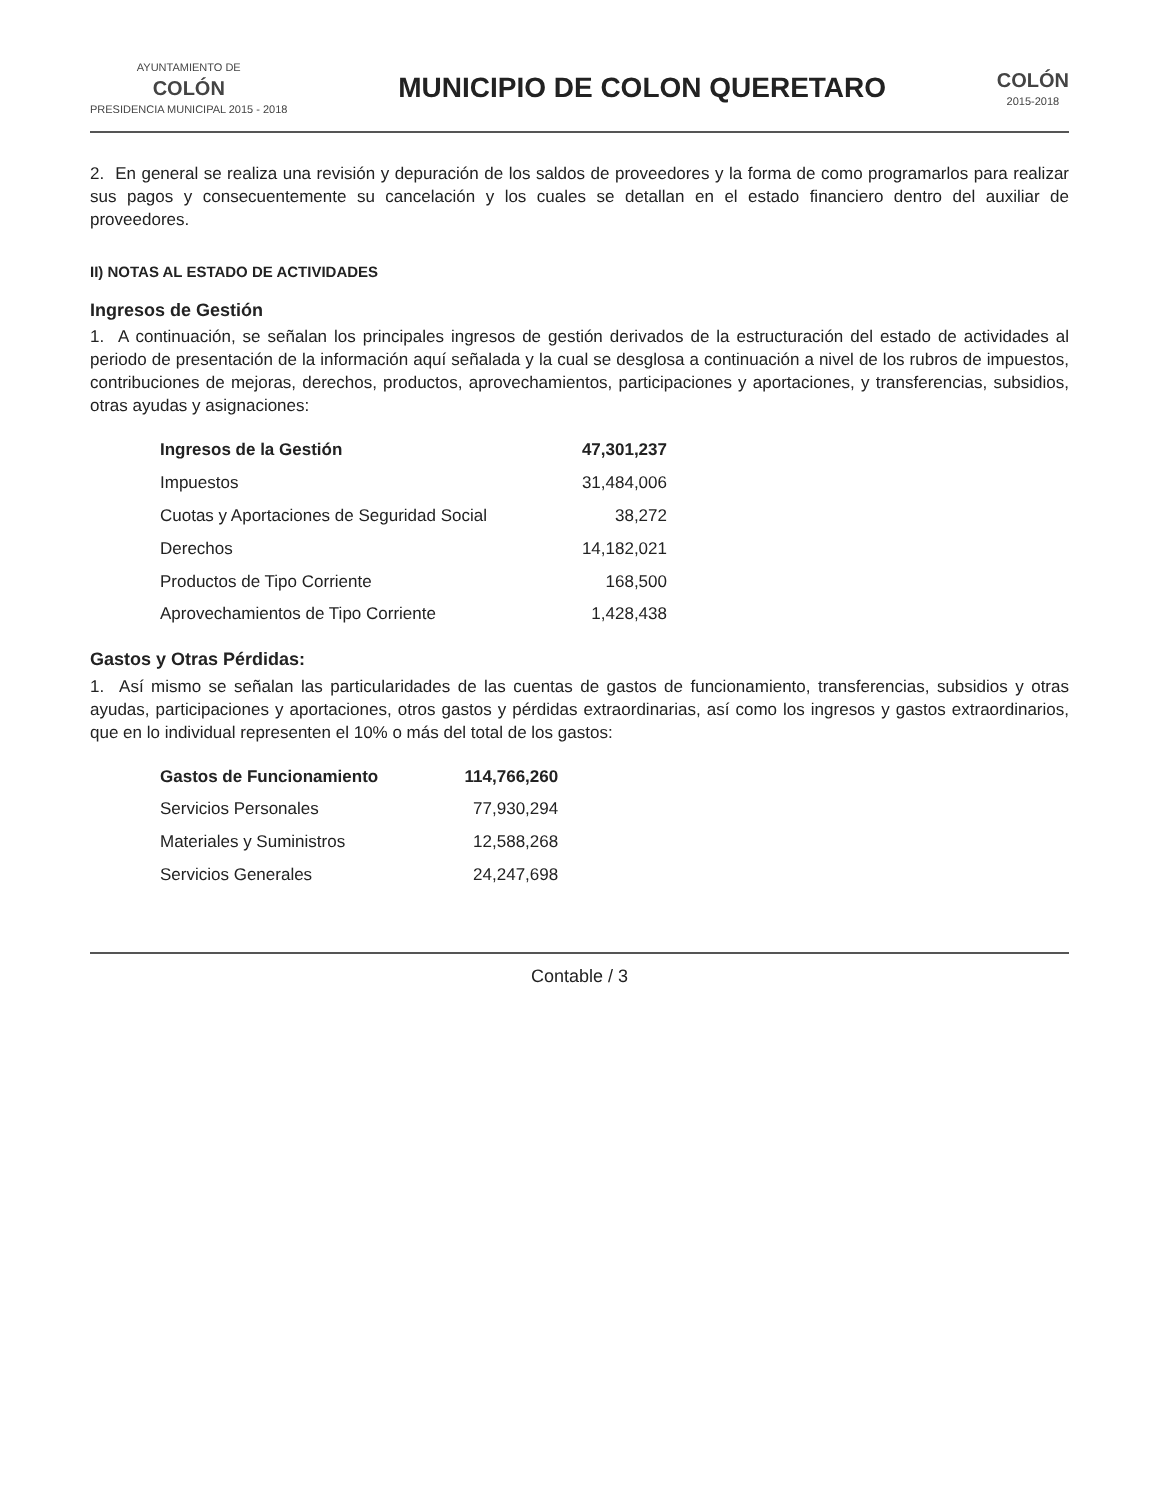AYUNTAMIENTO DE
COLÓN
PRESIDENCIA MUNICIPAL 2015 - 2018
MUNICIPIO DE COLON QUERETARO
COLÓN
2015-2018
2. En general se realiza una revisión y depuración de los saldos de proveedores y la forma de como programarlos para realizar sus pagos y consecuentemente su cancelación y los cuales se detallan en el estado financiero dentro del auxiliar de proveedores.
II) NOTAS AL ESTADO DE ACTIVIDADES
Ingresos de Gestión
1. A continuación, se señalan los principales ingresos de gestión derivados de la estructuración del estado de actividades al periodo de presentación de la información aquí señalada y la cual se desglosa a continuación a nivel de los rubros de impuestos, contribuciones de mejoras, derechos, productos, aprovechamientos, participaciones y aportaciones, y transferencias, subsidios, otras ayudas y asignaciones:
| Ingresos de la Gestión | 47,301,237 |
| --- | --- |
| Impuestos | 31,484,006 |
| Cuotas y Aportaciones de Seguridad Social | 38,272 |
| Derechos | 14,182,021 |
| Productos de Tipo Corriente | 168,500 |
| Aprovechamientos de Tipo Corriente | 1,428,438 |
Gastos y Otras Pérdidas:
1. Así mismo se señalan las particularidades de las cuentas de gastos de funcionamiento, transferencias, subsidios y otras ayudas, participaciones y aportaciones, otros gastos y pérdidas extraordinarias, así como los ingresos y gastos extraordinarios, que en lo individual representen el 10% o más del total de los gastos:
| Gastos de Funcionamiento | 114,766,260 |
| --- | --- |
| Servicios Personales | 77,930,294 |
| Materiales y Suministros | 12,588,268 |
| Servicios Generales | 24,247,698 |
Contable / 3